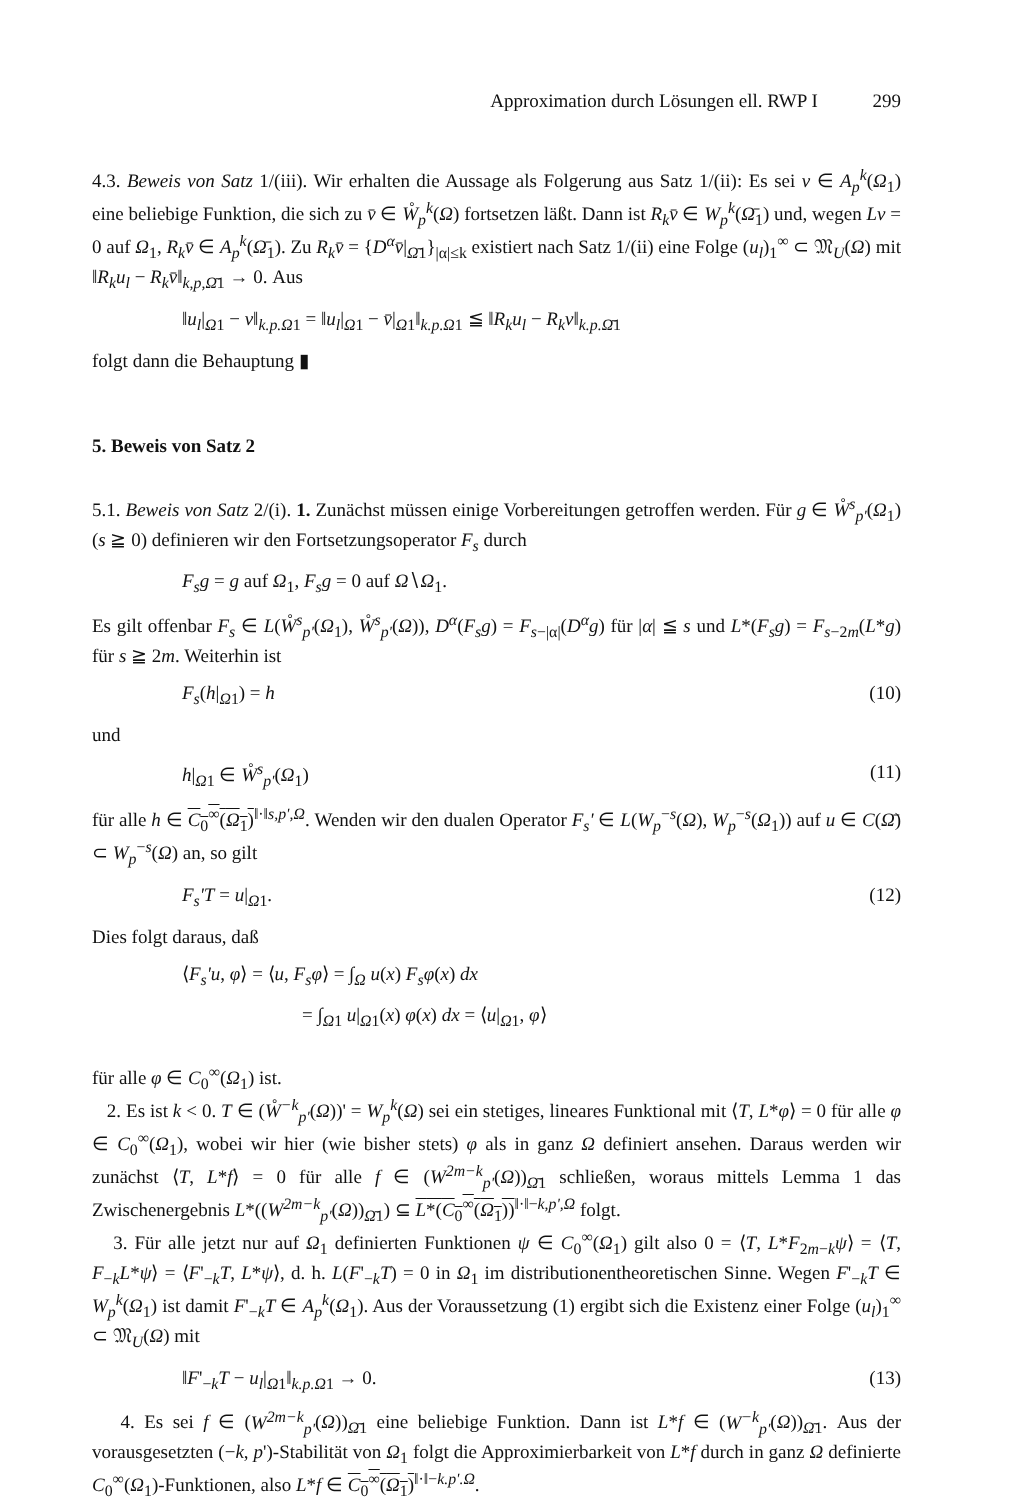Approximation durch Lösungen ell. RWP I 299
4.3. Beweis von Satz 1/(iii). Wir erhalten die Aussage als Folgerung aus Satz 1/(ii): Es sei v ∈ A<sub>p</sub><sup>k</sup>(Ω<sub>1</sub>) eine beliebige Funktion, die sich zu v̄ ∈ W̊<sub>p</sub><sup>k</sup>(Ω) fortsetzen läßt. Dann ist R<sub>k</sub>v̄ ∈ W<sub>p</sub><sup>k</sup>(Ω̄<sub>1</sub>) und, wegen Lv = 0 auf Ω<sub>1</sub>, R<sub>k</sub>v̄ ∈ A<sub>p</sub><sup>k</sup>(Ω̄<sub>1</sub>). Zu R<sub>k</sub>v̄ = {D<sup>α</sup>v̄|<sub>Ω̄1</sub>}<sub>|α|≤k</sub> existiert nach Satz 1/(ii) eine Folge (u<sub>l</sub>)<sub>1</sub><sup>∞</sup> ⊂ 𝔐<sub>U</sub>(Ω) mit ‖R<sub>k</sub>u<sub>l</sub> − R<sub>k</sub>v̄‖<sub>k,p,Ω̄1</sub> → 0. Aus
‖u<sub>l</sub>|<sub>Ω1</sub> − v‖<sub>k.p.Ω1</sub> = ‖u<sub>l</sub>|<sub>Ω1</sub> − v̄|<sub>Ω1</sub>‖<sub>k.p.Ω1</sub> ≦ ‖R<sub>k</sub>u<sub>l</sub> − R<sub>k</sub>v‖<sub>k.p.Ω̄1</sub>
folgt dann die Behauptung ▮
5. Beweis von Satz 2
5.1. Beweis von Satz 2/(i). 1. Zunächst müssen einige Vorbereitungen getroffen werden. Für g ∈ W̊<sup>s</sup><sub>p'</sub>(Ω<sub>1</sub>) (s ≧ 0) definieren wir den Fortsetzungsoperator F<sub>s</sub> durch
F<sub>s</sub>g = g auf Ω<sub>1</sub>, F<sub>s</sub>g = 0 auf Ω∖Ω<sub>1</sub>.
Es gilt offenbar F<sub>s</sub> ∈ L(W̊<sup>s</sup><sub>p'</sub>(Ω<sub>1</sub>), W̊<sup>s</sup><sub>p'</sub>(Ω)), D<sup>α</sup>(F<sub>s</sub>g) = F<sub>s−|α|</sub>(D<sup>α</sup>g) für |α| ≦ s und L*(F<sub>s</sub>g) = F<sub>s−2m</sub>(L*g) für s ≧ 2m. Weiterhin ist
F<sub>s</sub>(h|<sub>Ω1</sub>) = h (10)
und
h|<sub>Ω1</sub> ∈ W̊<sup>s</sup><sub>p'</sub>(Ω<sub>1</sub>) (11)
für alle h ∈ C<sub>0</sub><sup>∞</sup>(Ω<sub>1</sub>)<sup>‖·‖s,p',Ω</sup>. Wenden wir den dualen Operator F<sub>s</sub>' ∈ L(W<sub>p</sub><sup>−s</sup>(Ω), W<sub>p</sub><sup>−s</sup>(Ω<sub>1</sub>)) auf u ∈ C(Ω̄) ⊂ W<sub>p</sub><sup>−s</sup>(Ω) an, so gilt
F<sub>s</sub>'T = u|<sub>Ω1</sub>. (12)
Dies folgt daraus, daß
⟨F<sub>s</sub>'u, φ⟩ = ⟨u, F<sub>s</sub>φ⟩ = ∫<sub>Ω</sub> u(x) F<sub>s</sub>φ(x) dx
= ∫<sub>Ω1</sub> u|<sub>Ω1</sub>(x) φ(x) dx = ⟨u|<sub>Ω1</sub>, φ⟩
für alle φ ∈ C<sub>0</sub><sup>∞</sup>(Ω<sub>1</sub>) ist.
2. Es ist k < 0. T ∈ (W̊<sup>−k</sup><sub>p'</sub>(Ω))' = W<sub>p</sub><sup>k</sup>(Ω) sei ein stetiges, lineares Funktional mit ⟨T, L*φ⟩ = 0 für alle φ ∈ C<sub>0</sub><sup>∞</sup>(Ω<sub>1</sub>), wobei wir hier (wie bisher stets) φ als in ganz Ω definiert ansehen. Daraus werden wir zunächst ⟨T, L*f⟩ = 0 für alle f ∈ (W<sup>2m−k</sup><sub>p'</sub>(Ω))<sub>Ω̄1</sub> schließen, woraus mittels Lemma 1 das Zwischenergebnis L*((W<sup>2m−k</sup><sub>p'</sub>(Ω))<sub>Ω̄1</sub>) ⊆ L*(C<sub>0</sub><sup>∞</sup>(Ω<sub>1</sub>))<sup>‖·‖−k,p',Ω</sup> folgt.
3. Für alle jetzt nur auf Ω<sub>1</sub> definierten Funktionen ψ ∈ C<sub>0</sub><sup>∞</sup>(Ω<sub>1</sub>) gilt also 0 = ⟨T, L*F<sub>2m−k</sub>ψ⟩ = ⟨T, F<sub>−k</sub>L*ψ⟩ = ⟨F'<sub>−k</sub>T, L*ψ⟩, d. h. L(F'<sub>−k</sub>T) = 0 in Ω<sub>1</sub> im distributionentheoretischen Sinne. Wegen F'<sub>−k</sub>T ∈ W<sub>p</sub><sup>k</sup>(Ω<sub>1</sub>) ist damit F'<sub>−k</sub>T ∈ A<sub>p</sub><sup>k</sup>(Ω<sub>1</sub>). Aus der Voraussetzung (1) ergibt sich die Existenz einer Folge (u<sub>l</sub>)<sub>1</sub><sup>∞</sup> ⊂ 𝔐<sub>U</sub>(Ω) mit
‖F'<sub>−k</sub>T − u<sub>l</sub>|<sub>Ω1</sub>‖<sub>k.p.Ω1</sub> → 0. (13)
4. Es sei f ∈ (W<sup>2m−k</sup><sub>p'</sub>(Ω))<sub>Ω̄1</sub> eine beliebige Funktion. Dann ist L*f ∈ (W<sup>−k</sup><sub>p'</sub>(Ω))<sub>Ω̄1</sub>. Aus der vorausgesetzten (−k, p')-Stabilität von Ω<sub>1</sub> folgt die Approximierbarkeit von L*f durch in ganz Ω definierte C<sub>0</sub><sup>∞</sup>(Ω<sub>1</sub>)-Funktionen, also L*f ∈ C<sub>0</sub><sup>∞</sup>(Ω<sub>1</sub>)<sup>‖·‖−k.p'.Ω</sup>.